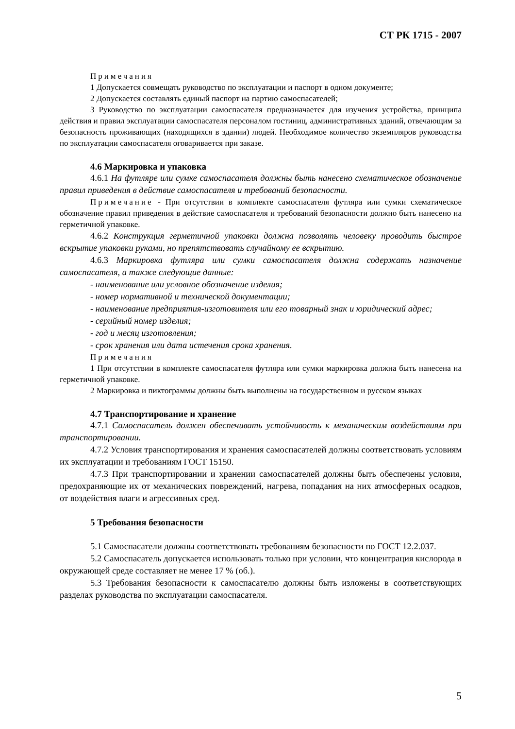СТ РК 1715 - 2007
Примечания
1 Допускается совмещать руководство по эксплуатации и паспорт в одном документе;
2 Допускается составлять единый паспорт на партию самоспасателей;
3 Руководство по эксплуатации самоспасателя предназначается для изучения устройства, принципа действия и правил эксплуатации самоспасателя персоналом гостиниц, административных зданий, отвечающим за безопасность проживающих (находящихся в здании) людей. Необходимое количество экземпляров руководства по эксплуатации самоспасателя оговаривается при заказе.
4.6 Маркировка и упаковка
4.6.1 На футляре или сумке самоспасателя должны быть нанесено схематическое обозначение правил приведения в действие самоспасателя и требований безопасности.
Примечание - При отсутствии в комплекте самоспасателя футляра или сумки схематическое обозначение правил приведения в действие самоспасателя и требований безопасности должно быть нанесено на герметичной упаковке.
4.6.2 Конструкция герметичной упаковки должна позволять человеку проводить быстрое вскрытие упаковки руками, но препятствовать случайному ее вскрытию.
4.6.3 Маркировка футляра или сумки самоспасателя должна содержать назначение самоспасателя, а также следующие данные:
- наименование или условное обозначение изделия;
- номер нормативной и технической документации;
- наименование предприятия-изготовителя или его товарный знак и юридический адрес;
- серийный номер изделия;
- год и месяц изготовления;
- срок хранения или дата истечения срока хранения.
Примечания
1 При отсутствии в комплекте самоспасателя футляра или сумки маркировка должна быть нанесена на герметичной упаковке.
2 Маркировка и пиктограммы должны быть выполнены на государственном и русском языках
4.7 Транспортирование и хранение
4.7.1 Самоспасатель должен обеспечивать устойчивость к механическим воздействиям при транспортировании.
4.7.2 Условия транспортирования и хранения самоспасателей должны соответствовать условиям их эксплуатации и требованиям ГОСТ 15150.
4.7.3 При транспортировании и хранении самоспасателей должны быть обеспечены условия, предохраняющие их от механических повреждений, нагрева, попадания на них атмосферных осадков, от воздействия влаги и агрессивных сред.
5 Требования безопасности
5.1 Самоспасатели должны соответствовать требованиям безопасности по ГОСТ 12.2.037.
5.2 Самоспасатель допускается использовать только при условии, что концентрация кислорода в окружающей среде составляет не менее 17 % (об.).
5.3 Требования безопасности к самоспасателю должны быть изложены в соответствующих разделах руководства по эксплуатации самоспасателя.
5